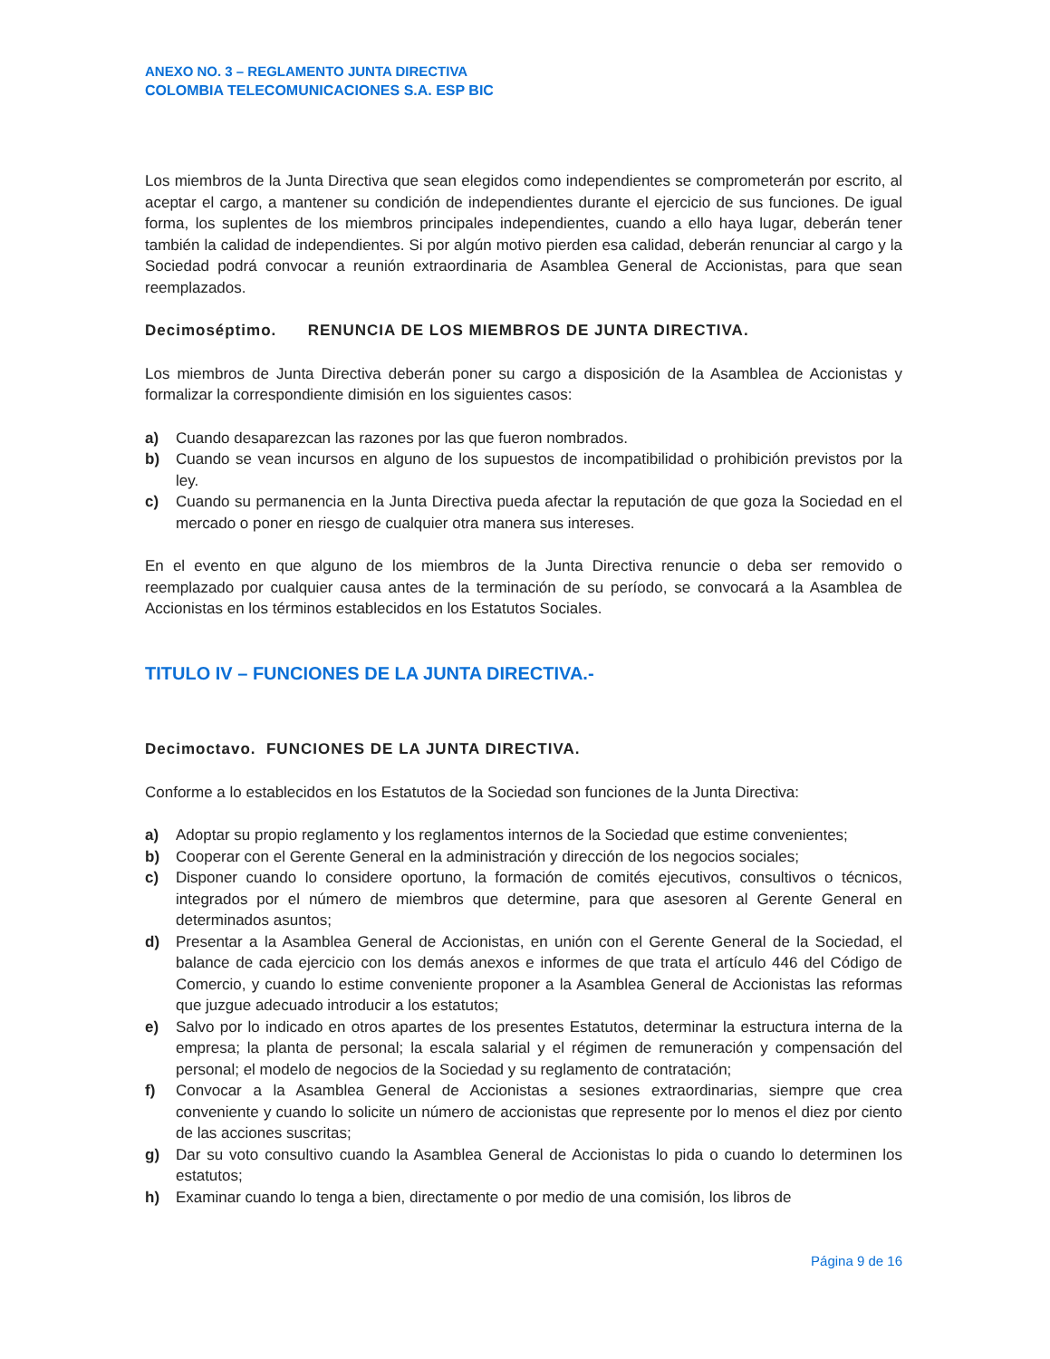ANEXO NO. 3 – REGLAMENTO JUNTA DIRECTIVA
COLOMBIA TELECOMUNICACIONES S.A. ESP BIC
Los miembros de la Junta Directiva que sean elegidos como independientes se comprometerán por escrito, al aceptar el cargo, a mantener su condición de independientes durante el ejercicio de sus funciones. De igual forma, los suplentes de los miembros principales independientes, cuando a ello haya lugar, deberán tener también la calidad de independientes. Si por algún motivo pierden esa calidad, deberán renunciar al cargo y la Sociedad podrá convocar a reunión extraordinaria de Asamblea General de Accionistas, para que sean reemplazados.
Decimoséptimo. RENUNCIA DE LOS MIEMBROS DE JUNTA DIRECTIVA.
Los miembros de Junta Directiva deberán poner su cargo a disposición de la Asamblea de Accionistas y formalizar la correspondiente dimisión en los siguientes casos:
a) Cuando desaparezcan las razones por las que fueron nombrados.
b) Cuando se vean incursos en alguno de los supuestos de incompatibilidad o prohibición previstos por la ley.
c) Cuando su permanencia en la Junta Directiva pueda afectar la reputación de que goza la Sociedad en el mercado o poner en riesgo de cualquier otra manera sus intereses.
En el evento en que alguno de los miembros de la Junta Directiva renuncie o deba ser removido o reemplazado por cualquier causa antes de la terminación de su período, se convocará a la Asamblea de Accionistas en los términos establecidos en los Estatutos Sociales.
TITULO IV – FUNCIONES DE LA JUNTA DIRECTIVA.-
Decimoctavo. FUNCIONES DE LA JUNTA DIRECTIVA.
Conforme a lo establecidos en los Estatutos de la Sociedad son funciones de la Junta Directiva:
a) Adoptar su propio reglamento y los reglamentos internos de la Sociedad que estime convenientes;
b) Cooperar con el Gerente General en la administración y dirección de los negocios sociales;
c) Disponer cuando lo considere oportuno, la formación de comités ejecutivos, consultivos o técnicos, integrados por el número de miembros que determine, para que asesoren al Gerente General en determinados asuntos;
d) Presentar a la Asamblea General de Accionistas, en unión con el Gerente General de la Sociedad, el balance de cada ejercicio con los demás anexos e informes de que trata el artículo 446 del Código de Comercio, y cuando lo estime conveniente proponer a la Asamblea General de Accionistas las reformas que juzgue adecuado introducir a los estatutos;
e) Salvo por lo indicado en otros apartes de los presentes Estatutos, determinar la estructura interna de la empresa; la planta de personal; la escala salarial y el régimen de remuneración y compensación del personal; el modelo de negocios de la Sociedad y su reglamento de contratación;
f) Convocar a la Asamblea General de Accionistas a sesiones extraordinarias, siempre que crea conveniente y cuando lo solicite un número de accionistas que represente por lo menos el diez por ciento de las acciones suscritas;
g) Dar su voto consultivo cuando la Asamblea General de Accionistas lo pida o cuando lo determinen los estatutos;
h) Examinar cuando lo tenga a bien, directamente o por medio de una comisión, los libros de
Página 9 de 16